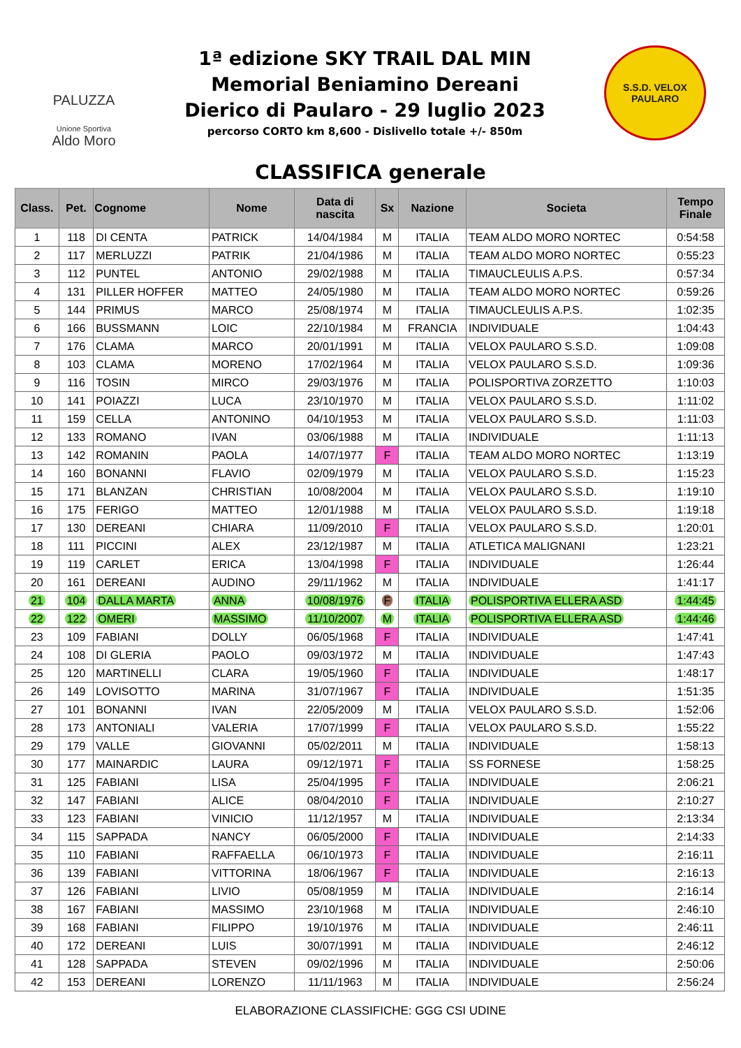PALUZZA
Unione Sportiva
Aldo Moro
1ª edizione SKY TRAIL DAL MIN
Memorial Beniamino Dereani
Dierico di Paularo - 29 luglio 2023
percorso CORTO km 8,600 - Dislivello totale +/- 850m
S.S.D. VELOX
PAULARO
CLASSIFICA generale
| Class. | Pet. | Cognome | Nome | Data di nascita | Sx | Nazione | Societa | Tempo Finale |
| --- | --- | --- | --- | --- | --- | --- | --- | --- |
| 1 | 118 | DI CENTA | PATRICK | 14/04/1984 | M | ITALIA | TEAM ALDO MORO NORTEC | 0:54:58 |
| 2 | 117 | MERLUZZI | PATRIK | 21/04/1986 | M | ITALIA | TEAM ALDO MORO NORTEC | 0:55:23 |
| 3 | 112 | PUNTEL | ANTONIO | 29/02/1988 | M | ITALIA | TIMAUCLEULIS A.P.S. | 0:57:34 |
| 4 | 131 | PILLER HOFFER | MATTEO | 24/05/1980 | M | ITALIA | TEAM ALDO MORO NORTEC | 0:59:26 |
| 5 | 144 | PRIMUS | MARCO | 25/08/1974 | M | ITALIA | TIMAUCLEULIS A.P.S. | 1:02:35 |
| 6 | 166 | BUSSMANN | LOIC | 22/10/1984 | M | FRANCIA | INDIVIDUALE | 1:04:43 |
| 7 | 176 | CLAMA | MARCO | 20/01/1991 | M | ITALIA | VELOX PAULARO S.S.D. | 1:09:08 |
| 8 | 103 | CLAMA | MORENO | 17/02/1964 | M | ITALIA | VELOX PAULARO S.S.D. | 1:09:36 |
| 9 | 116 | TOSIN | MIRCO | 29/03/1976 | M | ITALIA | POLISPORTIVA ZORZETTO | 1:10:03 |
| 10 | 141 | POIAZZI | LUCA | 23/10/1970 | M | ITALIA | VELOX PAULARO S.S.D. | 1:11:02 |
| 11 | 159 | CELLA | ANTONINO | 04/10/1953 | M | ITALIA | VELOX PAULARO S.S.D. | 1:11:03 |
| 12 | 133 | ROMANO | IVAN | 03/06/1988 | M | ITALIA | INDIVIDUALE | 1:11:13 |
| 13 | 142 | ROMANIN | PAOLA | 14/07/1977 | F | ITALIA | TEAM ALDO MORO NORTEC | 1:13:19 |
| 14 | 160 | BONANNI | FLAVIO | 02/09/1979 | M | ITALIA | VELOX PAULARO S.S.D. | 1:15:23 |
| 15 | 171 | BLANZAN | CHRISTIAN | 10/08/2004 | M | ITALIA | VELOX PAULARO S.S.D. | 1:19:10 |
| 16 | 175 | FERIGO | MATTEO | 12/01/1988 | M | ITALIA | VELOX PAULARO S.S.D. | 1:19:18 |
| 17 | 130 | DEREANI | CHIARA | 11/09/2010 | F | ITALIA | VELOX PAULARO S.S.D. | 1:20:01 |
| 18 | 111 | PICCINI | ALEX | 23/12/1987 | M | ITALIA | ATLETICA MALIGNANI | 1:23:21 |
| 19 | 119 | CARLET | ERICA | 13/04/1998 | F | ITALIA | INDIVIDUALE | 1:26:44 |
| 20 | 161 | DEREANI | AUDINO | 29/11/1962 | M | ITALIA | INDIVIDUALE | 1:41:17 |
| 21 | 104 | DALLA MARTA | ANNA | 10/08/1976 | F | ITALIA | POLISPORTIVA ELLERA ASD | 1:44:45 |
| 22 | 122 | OMERI | MASSIMO | 11/10/2007 | M | ITALIA | POLISPORTIVA ELLERA ASD | 1:44:46 |
| 23 | 109 | FABIANI | DOLLY | 06/05/1968 | F | ITALIA | INDIVIDUALE | 1:47:41 |
| 24 | 108 | DI GLERIA | PAOLO | 09/03/1972 | M | ITALIA | INDIVIDUALE | 1:47:43 |
| 25 | 120 | MARTINELLI | CLARA | 19/05/1960 | F | ITALIA | INDIVIDUALE | 1:48:17 |
| 26 | 149 | LOVISOTTO | MARINA | 31/07/1967 | F | ITALIA | INDIVIDUALE | 1:51:35 |
| 27 | 101 | BONANNI | IVAN | 22/05/2009 | M | ITALIA | VELOX PAULARO S.S.D. | 1:52:06 |
| 28 | 173 | ANTONIALI | VALERIA | 17/07/1999 | F | ITALIA | VELOX PAULARO S.S.D. | 1:55:22 |
| 29 | 179 | VALLE | GIOVANNI | 05/02/2011 | M | ITALIA | INDIVIDUALE | 1:58:13 |
| 30 | 177 | MAINARDIC | LAURA | 09/12/1971 | F | ITALIA | SS FORNESE | 1:58:25 |
| 31 | 125 | FABIANI | LISA | 25/04/1995 | F | ITALIA | INDIVIDUALE | 2:06:21 |
| 32 | 147 | FABIANI | ALICE | 08/04/2010 | F | ITALIA | INDIVIDUALE | 2:10:27 |
| 33 | 123 | FABIANI | VINICIO | 11/12/1957 | M | ITALIA | INDIVIDUALE | 2:13:34 |
| 34 | 115 | SAPPADA | NANCY | 06/05/2000 | F | ITALIA | INDIVIDUALE | 2:14:33 |
| 35 | 110 | FABIANI | RAFFAELLA | 06/10/1973 | F | ITALIA | INDIVIDUALE | 2:16:11 |
| 36 | 139 | FABIANI | VITTORINA | 18/06/1967 | F | ITALIA | INDIVIDUALE | 2:16:13 |
| 37 | 126 | FABIANI | LIVIO | 05/08/1959 | M | ITALIA | INDIVIDUALE | 2:16:14 |
| 38 | 167 | FABIANI | MASSIMO | 23/10/1968 | M | ITALIA | INDIVIDUALE | 2:46:10 |
| 39 | 168 | FABIANI | FILIPPO | 19/10/1976 | M | ITALIA | INDIVIDUALE | 2:46:11 |
| 40 | 172 | DEREANI | LUIS | 30/07/1991 | M | ITALIA | INDIVIDUALE | 2:46:12 |
| 41 | 128 | SAPPADA | STEVEN | 09/02/1996 | M | ITALIA | INDIVIDUALE | 2:50:06 |
| 42 | 153 | DEREANI | LORENZO | 11/11/1963 | M | ITALIA | INDIVIDUALE | 2:56:24 |
ELABORAZIONE CLASSIFICHE: GGG CSI UDINE